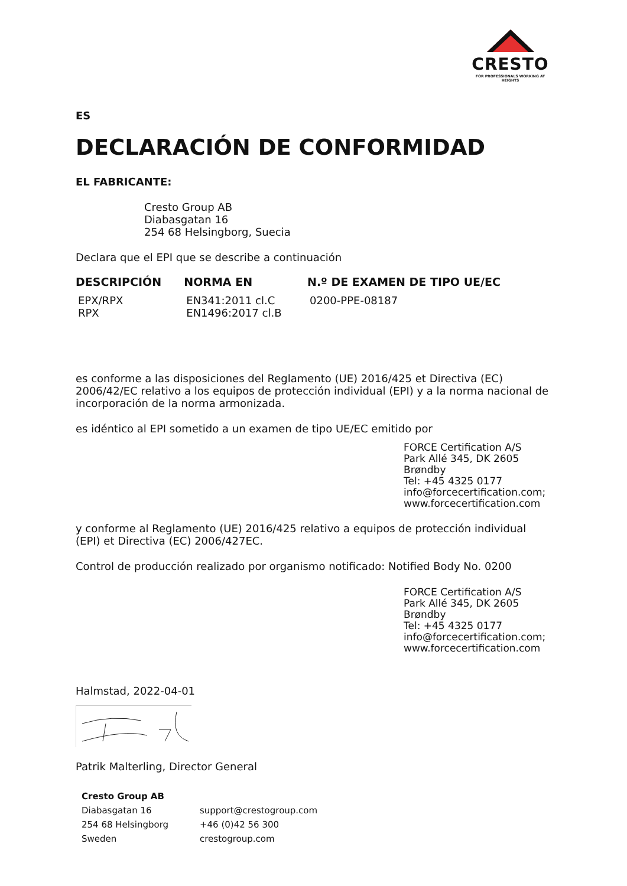CRESTO
FOR PROFESSIONALS WORKING AT HEIGHTS
ES
DECLARACIÓN DE CONFORMIDAD
EL FABRICANTE:
Cresto Group AB
Diabasgatan 16
254 68 Helsingborg, Suecia
Declara que el EPI que se describe a continuación
| DESCRIPCIÓN | NORMA EN | N.º DE EXAMEN DE TIPO UE/EC |
| --- | --- | --- |
| EPX/RPX RPX | EN341:2011 cl.C EN1496:2017 cl.B | 0200-PPE-08187 |
es conforme a las disposiciones del Reglamento (UE) 2016/425 et Directiva (EC) 2006/42/EC relativo a los equipos de protección individual (EPI) y a la norma nacional de incorporación de la norma armonizada.
es idéntico al EPI sometido a un examen de tipo UE/EC emitido por
FORCE Certification A/S
Park Allé 345, DK 2605
Brøndby
Tel: +45 4325 0177
info@forcecertification.com;
www.forcecertification.com
y conforme al Reglamento (UE) 2016/425 relativo a equipos de protección individual (EPI) et Directiva (EC) 2006/427EC.
Control de producción realizado por organismo notificado: Notified Body No. 0200
FORCE Certification A/S
Park Allé 345, DK 2605
Brøndby
Tel: +45 4325 0177
info@forcecertification.com;
www.forcecertification.com
Halmstad, 2022-04-01
Patrik Malterling, Director General
| Cresto Group AB | |
| Diabasgatan 16 | support@crestogroup.com |
| 254 68 Helsingborg | +46 (0)42 56 300 |
| Sweden | crestogroup.com |